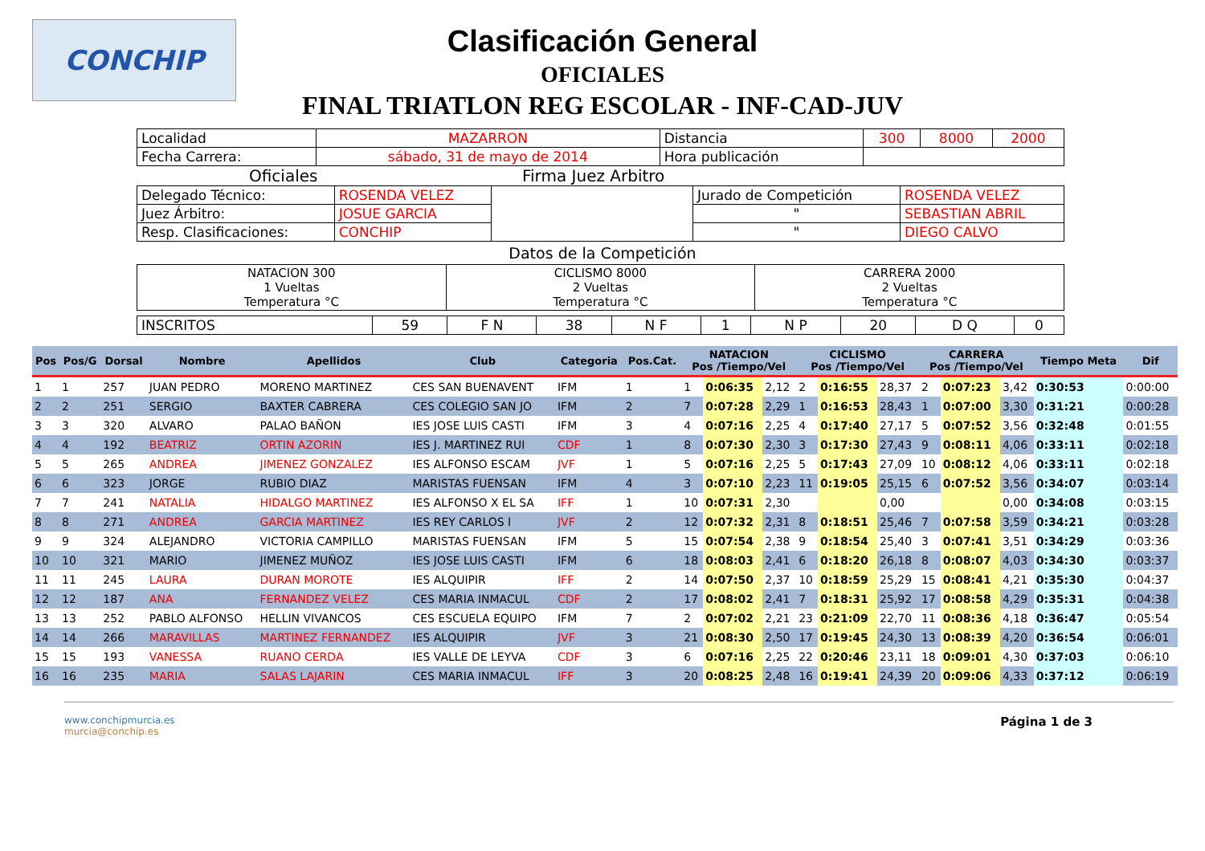CONCHIP
Clasificación General
OFICIALES
FINAL TRIATLON REG ESCOLAR - INF-CAD-JUV
| Localidad | MAZARRON | Distancia | 300 | 8000 | 2000 |
| Fecha Carrera: | sábado, 31 de mayo de 2014 | Hora publicación | | | |
Oficiales Firma Juez Arbitro
| Delegado Técnico: | ROSENDA VELEZ | | Jurado de Competición | ROSENDA VELEZ |
| Juez Árbitro: | JOSUE GARCIA | | " | SEBASTIAN ABRIL |
| Resp. Clasificaciones: | CONCHIP | | " | DIEGO CALVO |
Datos de la Competición
| NATACION 300 1 Vueltas Temperatura °C | CICLISMO 8000 2 Vueltas Temperatura °C | CARRERA 2000 2 Vueltas Temperatura °C |
| INSCRITOS | 59 | F N | 38 | N F | 1 | N P | 20 | D Q | 0 |
| Pos | Pos/G | Dorsal | Nombre | Apellidos | Club | Categoria | Pos.Cat. | NATACION Pos /Tiempo/Vel | | | CICLISMO Pos /Tiempo/Vel | | | CARRERA Pos /Tiempo/Vel | | | Tiempo Meta | Dif |
| --- | --- | --- | --- | --- | --- | --- | --- | --- | --- | --- | --- | --- | --- | --- | --- | --- | --- | --- |
| 1 | 1 | 257 | JUAN PEDRO | MORENO MARTINEZ | CES SAN BUENAVENT | IFM | 1 | 1 | 0:06:35 | 2,12 | 2 | 0:16:55 | 28,37 | 2 | 0:07:23 | 3,42 | 0:30:53 | 0:00:00 |
| 2 | 2 | 251 | SERGIO | BAXTER CABRERA | CES COLEGIO SAN JO | IFM | 2 | 7 | 0:07:28 | 2,29 | 1 | 0:16:53 | 28,43 | 1 | 0:07:00 | 3,30 | 0:31:21 | 0:00:28 |
| 3 | 3 | 320 | ALVARO | PALAO BAÑON | IES JOSE LUIS CASTI | IFM | 3 | 4 | 0:07:16 | 2,25 | 4 | 0:17:40 | 27,17 | 5 | 0:07:52 | 3,56 | 0:32:48 | 0:01:55 |
| 4 | 4 | 192 | BEATRIZ | ORTIN AZORIN | IES J. MARTINEZ RUI | CDF | 1 | 8 | 0:07:30 | 2,30 | 3 | 0:17:30 | 27,43 | 9 | 0:08:11 | 4,06 | 0:33:11 | 0:02:18 |
| 5 | 5 | 265 | ANDREA | JIMENEZ GONZALEZ | IES ALFONSO ESCAM | JVF | 1 | 5 | 0:07:16 | 2,25 | 5 | 0:17:43 | 27,09 | 10 | 0:08:12 | 4,06 | 0:33:11 | 0:02:18 |
| 6 | 6 | 323 | JORGE | RUBIO DIAZ | MARISTAS FUENSAN | IFM | 4 | 3 | 0:07:10 | 2,23 | 11 | 0:19:05 | 25,15 | 6 | 0:07:52 | 3,56 | 0:34:07 | 0:03:14 |
| 7 | 7 | 241 | NATALIA | HIDALGO MARTINEZ | IES ALFONSO X EL SA | IFF | 1 | 10 | 0:07:31 | 2,30 | | | 0,00 | | | 0,00 | 0:34:08 | 0:03:15 |
| 8 | 8 | 271 | ANDREA | GARCIA MARTINEZ | IES REY CARLOS I | JVF | 2 | 12 | 0:07:32 | 2,31 | 8 | 0:18:51 | 25,46 | 7 | 0:07:58 | 3,59 | 0:34:21 | 0:03:28 |
| 9 | 9 | 324 | ALEJANDRO | VICTORIA CAMPILLO | MARISTAS FUENSAN | IFM | 5 | 15 | 0:07:54 | 2,38 | 9 | 0:18:54 | 25,40 | 3 | 0:07:41 | 3,51 | 0:34:29 | 0:03:36 |
| 10 | 10 | 321 | MARIO | JIMENEZ MUÑOZ | IES JOSE LUIS CASTI | IFM | 6 | 18 | 0:08:03 | 2,41 | 6 | 0:18:20 | 26,18 | 8 | 0:08:07 | 4,03 | 0:34:30 | 0:03:37 |
| 11 | 11 | 245 | LAURA | DURAN MOROTE | IES ALQUIPIR | IFF | 2 | 14 | 0:07:50 | 2,37 | 10 | 0:18:59 | 25,29 | 15 | 0:08:41 | 4,21 | 0:35:30 | 0:04:37 |
| 12 | 12 | 187 | ANA | FERNANDEZ VELEZ | CES MARIA INMACUL | CDF | 2 | 17 | 0:08:02 | 2,41 | 7 | 0:18:31 | 25,92 | 17 | 0:08:58 | 4,29 | 0:35:31 | 0:04:38 |
| 13 | 13 | 252 | PABLO ALFONSO | HELLIN VIVANCOS | CES ESCUELA EQUIPO | IFM | 7 | 2 | 0:07:02 | 2,21 | 23 | 0:21:09 | 22,70 | 11 | 0:08:36 | 4,18 | 0:36:47 | 0:05:54 |
| 14 | 14 | 266 | MARAVILLAS | MARTINEZ FERNANDEZ | IES ALQUIPIR | JVF | 3 | 21 | 0:08:30 | 2,50 | 17 | 0:19:45 | 24,30 | 13 | 0:08:39 | 4,20 | 0:36:54 | 0:06:01 |
| 15 | 15 | 193 | VANESSA | RUANO CERDA | IES VALLE DE LEYVA | CDF | 3 | 6 | 0:07:16 | 2,25 | 22 | 0:20:46 | 23,11 | 18 | 0:09:01 | 4,30 | 0:37:03 | 0:06:10 |
| 16 | 16 | 235 | MARIA | SALAS LAJARIN | CES MARIA INMACUL | IFF | 3 | 20 | 0:08:25 | 2,48 | 16 | 0:19:41 | 24,39 | 20 | 0:09:06 | 4,33 | 0:37:12 | 0:06:19 |
www.conchipmurcia.es
murcia@conchip.es
Página 1 de 3